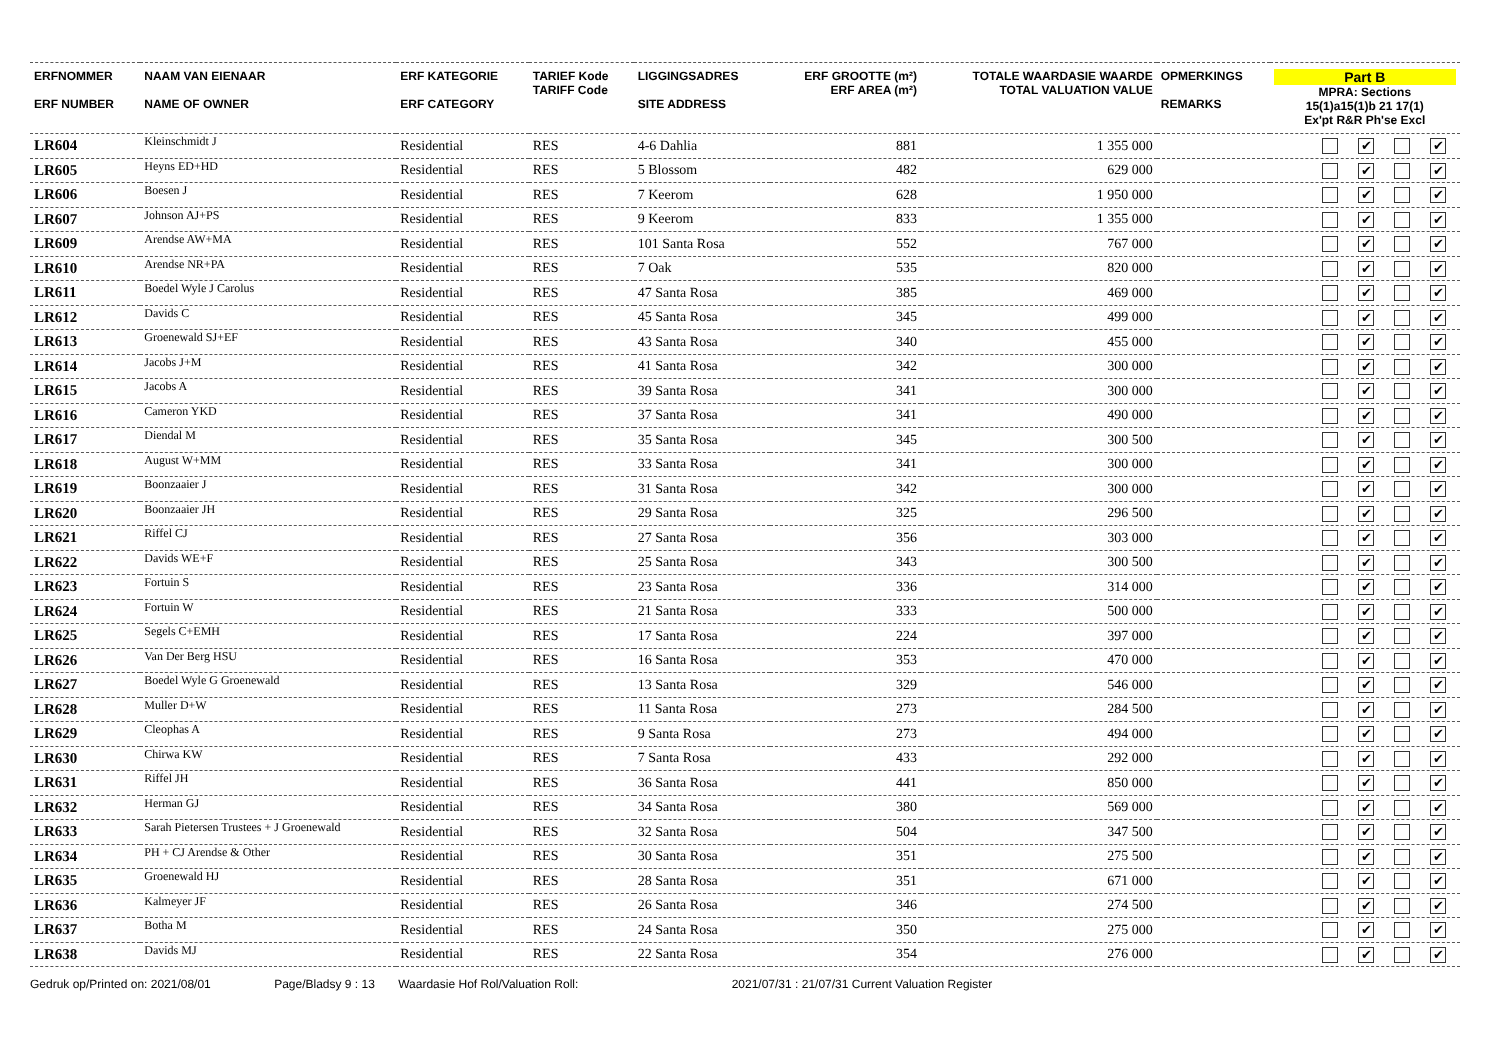| ERFNOMMER ERF NUMBER | NAAM VAN EIENAAR NAME OF OWNER | ERF KATEGORIE ERF CATEGORY | TARIEF Kode TARIFF Code | LIGGINGSADRES SITE ADDRESS | ERF GROOTTE (m²) ERF AREA (m²) | TOTALE WAARDASIE WAARDE TOTAL VALUATION VALUE | OPMERKINGS REMARKS | Part B MPRA: Sections 15(1)a15(1)b 21 17(1) Ex'pt R&R Ph'se Excl |
| --- | --- | --- | --- | --- | --- | --- | --- | --- |
| LR604 | Kleinschmidt J | Residential | RES | 4-6 Dahlia | 881 | 1 355 000 | | ✔ ✔ |
| LR605 | Heyns ED+HD | Residential | RES | 5 Blossom | 482 | 629 000 | | ✔ ✔ |
| LR606 | Boesen J | Residential | RES | 7 Keerom | 628 | 1 950 000 | | ✔ ✔ |
| LR607 | Johnson AJ+PS | Residential | RES | 9 Keerom | 833 | 1 355 000 | | ✔ ✔ |
| LR609 | Arendse AW+MA | Residential | RES | 101 Santa Rosa | 552 | 767 000 | | ✔ ✔ |
| LR610 | Arendse NR+PA | Residential | RES | 7 Oak | 535 | 820 000 | | ✔ ✔ |
| LR611 | Boedel Wyle J Carolus | Residential | RES | 47 Santa Rosa | 385 | 469 000 | | ✔ ✔ |
| LR612 | Davids C | Residential | RES | 45 Santa Rosa | 345 | 499 000 | | ✔ ✔ |
| LR613 | Groenewald SJ+EF | Residential | RES | 43 Santa Rosa | 340 | 455 000 | | ✔ ✔ |
| LR614 | Jacobs J+M | Residential | RES | 41 Santa Rosa | 342 | 300 000 | | ✔ ✔ |
| LR615 | Jacobs A | Residential | RES | 39 Santa Rosa | 341 | 300 000 | | ✔ ✔ |
| LR616 | Cameron YKD | Residential | RES | 37 Santa Rosa | 341 | 490 000 | | ✔ ✔ |
| LR617 | Diendal M | Residential | RES | 35 Santa Rosa | 345 | 300 500 | | ✔ ✔ |
| LR618 | August W+MM | Residential | RES | 33 Santa Rosa | 341 | 300 000 | | ✔ ✔ |
| LR619 | Boonzaaier J | Residential | RES | 31 Santa Rosa | 342 | 300 000 | | ✔ ✔ |
| LR620 | Boonzaaier JH | Residential | RES | 29 Santa Rosa | 325 | 296 500 | | ✔ ✔ |
| LR621 | Riffel CJ | Residential | RES | 27 Santa Rosa | 356 | 303 000 | | ✔ ✔ |
| LR622 | Davids WE+F | Residential | RES | 25 Santa Rosa | 343 | 300 500 | | ✔ ✔ |
| LR623 | Fortuin S | Residential | RES | 23 Santa Rosa | 336 | 314 000 | | ✔ ✔ |
| LR624 | Fortuin W | Residential | RES | 21 Santa Rosa | 333 | 500 000 | | ✔ ✔ |
| LR625 | Segels C+EMH | Residential | RES | 17 Santa Rosa | 224 | 397 000 | | ✔ ✔ |
| LR626 | Van Der Berg HSU | Residential | RES | 16 Santa Rosa | 353 | 470 000 | | ✔ ✔ |
| LR627 | Boedel Wyle G Groenewald | Residential | RES | 13 Santa Rosa | 329 | 546 000 | | ✔ ✔ |
| LR628 | Muller D+W | Residential | RES | 11 Santa Rosa | 273 | 284 500 | | ✔ ✔ |
| LR629 | Cleophas A | Residential | RES | 9 Santa Rosa | 273 | 494 000 | | ✔ ✔ |
| LR630 | Chirwa KW | Residential | RES | 7 Santa Rosa | 433 | 292 000 | | ✔ ✔ |
| LR631 | Riffel JH | Residential | RES | 36 Santa Rosa | 441 | 850 000 | | ✔ ✔ |
| LR632 | Herman GJ | Residential | RES | 34 Santa Rosa | 380 | 569 000 | | ✔ ✔ |
| LR633 | Sarah Pietersen Trustees + J Groenewald | Residential | RES | 32 Santa Rosa | 504 | 347 500 | | ✔ ✔ |
| LR634 | PH + CJ Arendse & Other | Residential | RES | 30 Santa Rosa | 351 | 275 500 | | ✔ ✔ |
| LR635 | Groenewald HJ | Residential | RES | 28 Santa Rosa | 351 | 671 000 | | ✔ ✔ |
| LR636 | Kalmeyer JF | Residential | RES | 26 Santa Rosa | 346 | 274 500 | | ✔ ✔ |
| LR637 | Botha M | Residential | RES | 24 Santa Rosa | 350 | 275 000 | | ✔ ✔ |
| LR638 | Davids MJ | Residential | RES | 22 Santa Rosa | 354 | 276 000 | | ✔ ✔ |
Gedruk op/Printed on: 2021/08/01 Page/Bladsy 9 : 13 Waardasie Hof Rol/Valuation Roll: 2021/07/31 : 21/07/31 Current Valuation Register